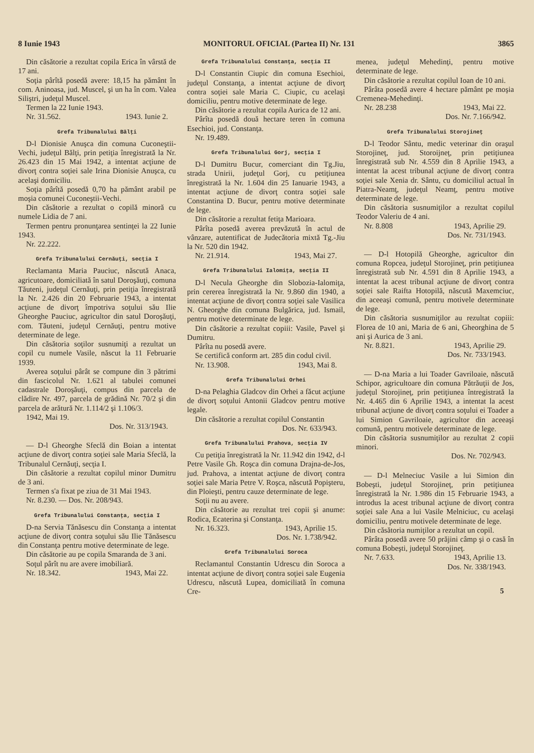8 Iunie 1943 MONITORUL OFICIAL (Partea II) Nr. 131 3865
Din căsătorie a rezultat copila Erica în vârstă de 17 ani.
Soţia pârîtă posedă avere: 18,15 ha pământ în com. Aninoasa, jud. Muscel, şi un ha în com. Valea Siliştri, judeţul Muscel.
Termen la 22 Iunie 1943.
Nr. 31.562. 1943. Iunie 2.
Grefa Tribunalului Bălţi
D-l Dionisie Anuşca din comuna Cuconeştii-Vechi, judeţul Bălţi, prin petiţia înregistrată la Nr. 26.423 din 15 Mai 1942, a intentat acţiune de divorţ contra soţiei sale Irina Dionisie Anuşca, cu acelaşi domiciliu.
Soţia pârîtă posedă 0,70 ha pământ arabil pe moşia comunei Cuconeştii-Vechi.
Din căsătorie a rezultat o copilă minoră cu numele Lidia de 7 ani.
Termen pentru pronunţarea sentinţei la 22 Iunie 1943.
Nr. 22.222.
Grefa Tribunalului Cernăuţi, secţia I
Reclamanta Maria Pauciuc, născută Anaca, agricutoare, domiciliată în satul Doroşăuţi, comuna Tăuteni, judeţul Cernăuţi, prin petiţia înregistrată la Nr. 2.426 din 20 Februarie 1943, a intentat acţiune de divorţ împotriva soţului său Ilie Gheorghe Pauciuc, agricultor din satul Doroşăuţi, com. Tăuteni, judeţul Cernăuţi, pentru motive determinate de lege.
Din căsătoria soţilor susnumiţi a rezultat un copil cu numele Vasile, născut la 11 Februarie 1939.
Averea soţului pârât se compune din 3 pătrimi din fascicolul Nr. 1.621 al tabulei comunei cadastrale Doroşăuţi, compus din parcela de clădire Nr. 497, parcela de grădină Nr. 70/2 şi din parcela de arătură Nr. 1.114/2 şi 1.106/3.
1942, Mai 19.
Dos. Nr. 313/1943.
— D-l Gheorghe Sfeclă din Boian a intentat acţiune de divorţ contra soţiei sale Maria Sfeclă, la Tribunalul Cernăuţi, secţia I.
Din căsătorie a rezultat copilul minor Dumitru de 3 ani.
Termen s'a fixat pe ziua de 31 Mai 1943.
Nr. 8.230. — Dos. Nr. 208/943.
Grefa Tribunalului Constanţa, secţia I
D-na Servia Tănăsescu din Constanţa a intentat acţiune de divorţ contra soţului său Ilie Tănăsescu din Constanţa pentru motive determinate de lege.
Din căsătorie au pe copila Smaranda de 3 ani.
Soţul pârît nu are avere imobiliară.
Nr. 18.342. 1943, Mai 22.
Grefa Tribunalului Constanţa, secţia II
D-l Constantin Ciupic din comuna Esechioi, judeţul Constanţa, a intentat acţiune de divorţ contra soţiei sale Maria C. Ciupic, cu acelaşi domiciliu, pentru motive determinate de lege.
Din căsătorie a rezultat copila Aurica de 12 ani.
Pârîta posedă două hectare teren în comuna Esechioi, jud. Constanţa.
Nr. 19.489.
Grefa Tribunalului Gorj, secţia I
D-l Dumitru Bucur, comerciant din Tg.Jiu, strada Unirii, judeţul Gorj, cu petiţiunea înregistrată la Nr. 1.604 din 25 Ianuarie 1943, a intentat acţiune de divorţ contra soţiei sale Constantina D. Bucur, pentru motive determinate de lege.
Din căsătorie a rezultat fetiţa Marioara.
Pârîta posedă averea prevăzută în actul de vânzare, autentificat de Judecătoria mixtă Tg.-Jiu la Nr. 520 din 1942.
Nr. 21.914. 1943, Mai 27.
Grefa Tribunalului Ialomiţa, secţia II
D-l Necula Gheorghe din Slobozia-Ialomiţa, prin cererea înregistrată la Nr. 9.860 din 1940, a intentat acţiune de divorţ contra soţiei sale Vasilica N. Gheorghe din comuna Bulgărica, jud. Ismail, pentru motive determinate de lege.
Din căsătorie a rezultat copiii: Vasile, Pavel şi Dumitru.
Pârîta nu posedă avere.
Se certifică conform art. 285 din codul civil.
Nr. 13.908. 1943, Mai 8.
Grefa Tribunalului Orhei
D-na Pelaghia Gladcov din Orhei a făcut acţiune de divorţ soţului Antonii Gladcov pentru motive legale.
Din căsătorie a rezultat copilul Constantin
Dos. Nr. 633/943.
Grefa Tribunalului Prahova, secţia IV
Cu petiţia înregistrată la Nr. 11.942 din 1942, d-l Petre Vasile Gh. Roşca din comuna Drajna-de-Jos, jud. Prahova, a intentat acţiune de divorţ contra soţiei sale Maria Petre V. Roşca, născută Popişteru, din Ploieşti, pentru cauze determinate de lege.
Soţii nu au avere.
Din căsătorie au rezultat trei copii şi anume: Rodica, Ecaterina şi Constanţa.
Nr. 16.323. 1943, Aprilie 15.
Dos. Nr. 1.738/942.
Grefa Tribunalului Soroca
Reclamantul Constantin Udrescu din Soroca a intentat acţiune de divorţ contra soţiei sale Eugenia Udrescu, născută Lupea, domiciliată în comuna Cre-
menea, judeţul Mehedinţi, pentru motive determinate de lege.
Din căsătorie a rezultat copilul Ioan de 10 ani.
Pârâta posedă avere 4 hectare pământ pe moşia Cremenea-Mehedinţi.
Nr. 28.238 1943, Mai 22.
Dos. Nr. 7.166/942.
Grefa Tribunalului Storojineţ
D-l Teodor Sântu, medic veterinar din oraşul Storojineţ, jud. Storoijneţ, prin petiţiunea înregistrată sub Nr. 4.559 din 8 Aprilie 1943, a intentat la acest tribunal acţiune de divorţ contra soţiei sale Xenia dr. Sântu, cu domiciliul actual în Piatra-Neamţ, judeţul Neamţ, pentru motive determinate de lege.
Din căsătoria susnumiţilor a rezultat copilul Teodor Valeriu de 4 ani.
Nr. 8.808 1943, Aprilie 29.
Dos. Nr. 731/1943.
— D-l Hotopilă Gheorghe, agricultor din comuna Ropcea, judeţul Storojineţ, prin petiţiunea înregistrată sub Nr. 4.591 din 8 Aprilie 1943, a intentat la acest tribunal acţiune de divorţ contra soţiei sale Raifta Hotopilă, născută Maxemciuc, din aceeaşi comună, pentru motivele determinate de lege.
Din căsătoria susnumiţilor au rezultat copiii: Florea de 10 ani, Maria de 6 ani, Gheorghina de 5 ani şi Aurica de 3 ani.
Nr. 8.821. 1943, Aprilie 29.
Dos. Nr. 733/1943.
— D-na Maria a lui Toader Gavriloaie, născută Schipor, agricultoare din comuna Pătrăuţii de Jos, judeţul Storojineţ, prin petiţiunea întregistrată la Nr. 4.465 din 6 Aprilie 1943, a intentat la acest tribunal acţiune de divorţ contra soţului ei Toader a lui Simion Gavriloaie, agricultor din aceeaşi comună, pentru motivele determinate de lege.
Din căsătoria susnumiţilor au rezultat 2 copii minori.
Dos. Nr. 702/943.
— D-l Melneciuc Vasile a lui Simion din Bobeşti, judeţul Storojineţ, prin petiţiunea înregistrată la Nr. 1.986 din 15 Februarie 1943, a introdus la acest tribunal acţiune de divorţ contra soţiei sale Ana a lui Vasile Melniciuc, cu acelaşi domiciliu, pentru motivele determinate de lege.
Din căsătoria numiţilor a rezultat un copil.
Pârâta posedă avere 50 prăjini câmp şi o casă în comuna Bobeşti, judeţul Storojineţ.
Nr. 7.633. 1943, Aprilie 13.
Dos. Nr. 338/1943.
5